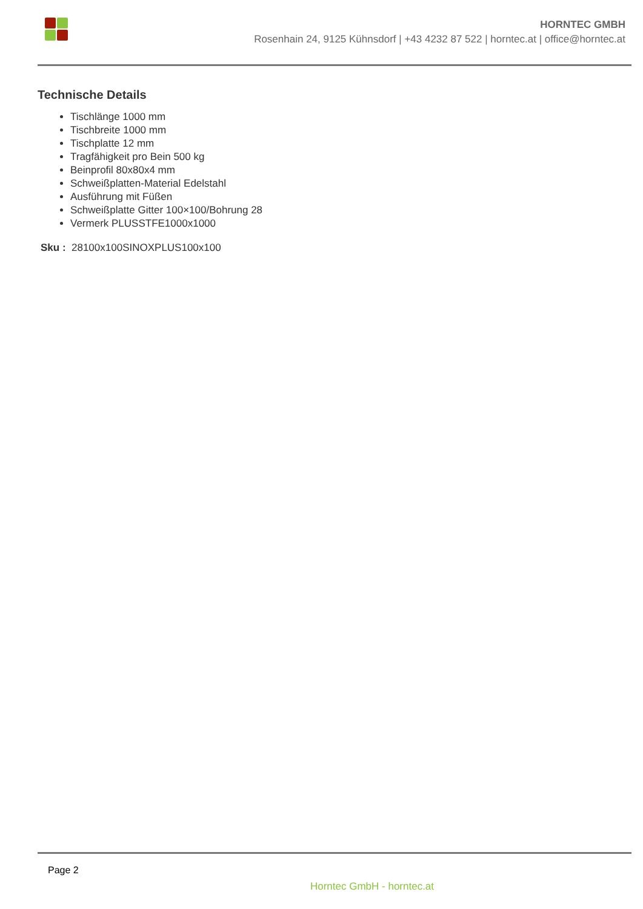HORNTEC GMBH
Rosenhain 24, 9125 Kühnsdorf | +43 4232 87 522 | horntec.at | office@horntec.at
Technische Details
Tischlänge 1000 mm
Tischbreite 1000 mm
Tischplatte 12 mm
Tragfähigkeit pro Bein 500 kg
Beinprofil 80x80x4 mm
Schweißplatten-Material Edelstahl
Ausführung mit Füßen
Schweißplatte Gitter 100×100/Bohrung 28
Vermerk PLUSSTFE1000x1000
Sku : 28100x100SINOXPLUS100x100
Page 2
Horntec GmbH - horntec.at